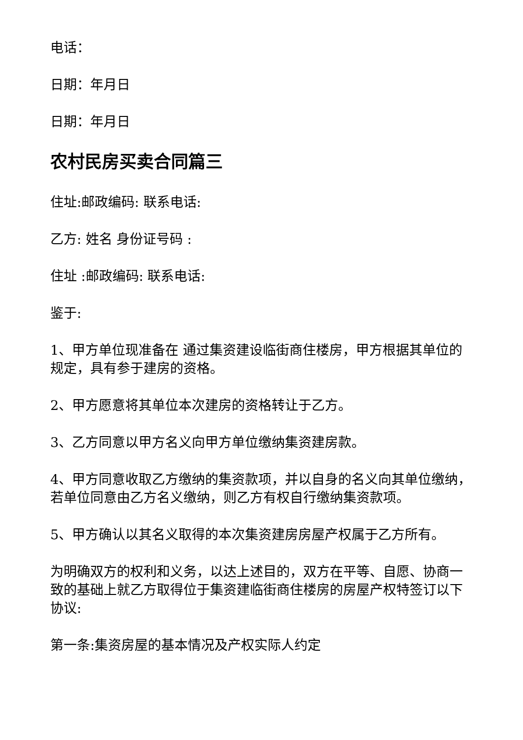电话：
日期：年月日
日期：年月日
农村民房买卖合同篇三
住址:邮政编码: 联系电话:
乙方: 姓名 身份证号码 :
住址 :邮政编码: 联系电话:
鉴于:
1、甲方单位现准备在 通过集资建设临街商住楼房，甲方根据其单位的规定，具有参于建房的资格。
2、甲方愿意将其单位本次建房的资格转让于乙方。
3、乙方同意以甲方名义向甲方单位缴纳集资建房款。
4、甲方同意收取乙方缴纳的集资款项，并以自身的名义向其单位缴纳，若单位同意由乙方名义缴纳，则乙方有权自行缴纳集资款项。
5、甲方确认以其名义取得的本次集资建房房屋产权属于乙方所有。
为明确双方的权利和义务，以达上述目的，双方在平等、自愿、协商一致的基础上就乙方取得位于集资建临街商住楼房的房屋产权特签订以下协议:
第一条:集资房屋的基本情况及产权实际人约定